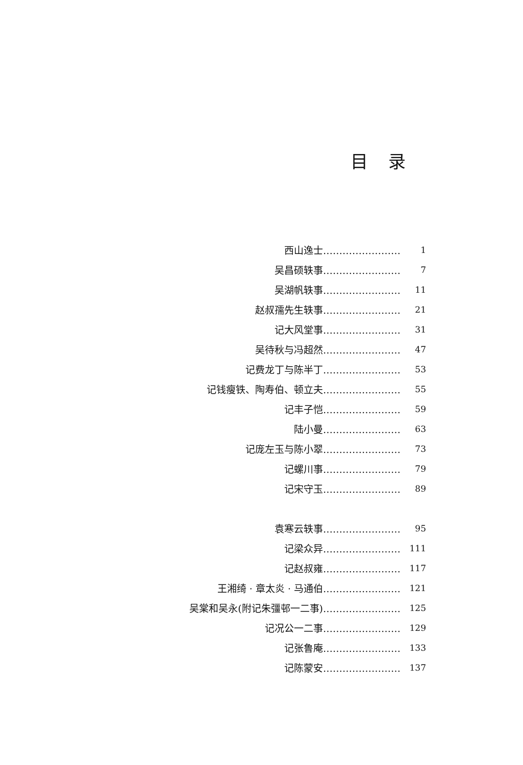目录
西山逸士…………………… 1
吴昌硕轶事…………………… 7
吴湖帆轶事…………………… 11
赵叔孺先生轶事…………………… 21
记大风堂事…………………… 31
吴待秋与冯超然…………………… 47
记费龙丁与陈半丁…………………… 53
记钱瘦铁、陶寿伯、顿立夫…………………… 55
记丰子恺…………………… 59
陆小曼…………………… 63
记庞左玉与陈小翠…………………… 73
记螺川事…………………… 79
记宋守玉…………………… 89
袁寒云轶事…………………… 95
记梁众异…………………… 111
记赵叔雍…………………… 117
王湘绮 · 章太炎 · 马通伯…………………… 121
吴棠和吴永(附记朱彊邨一二事)…………………… 125
记况公一二事…………………… 129
记张鲁庵…………………… 133
记陈蒙安…………………… 137